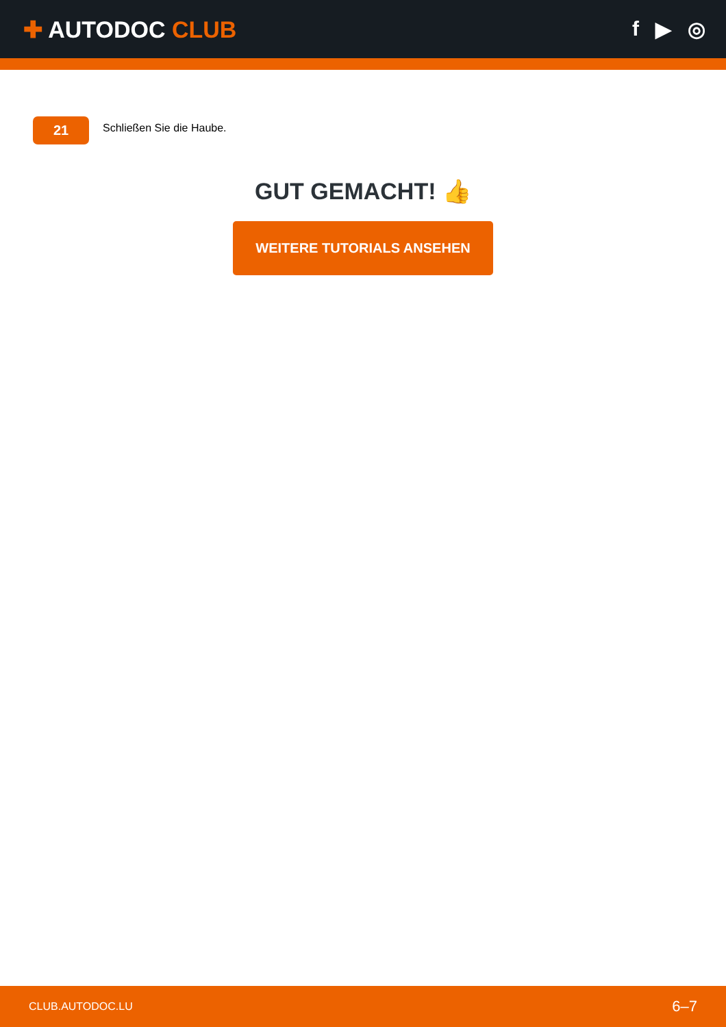✚ AUTODOC CLUB f ▶ ◎
21
Schließen Sie die Haube.
GUT GEMACHT! 👍
WEITERE TUTORIALS ANSEHEN
CLUB.AUTODOC.LU 6–7